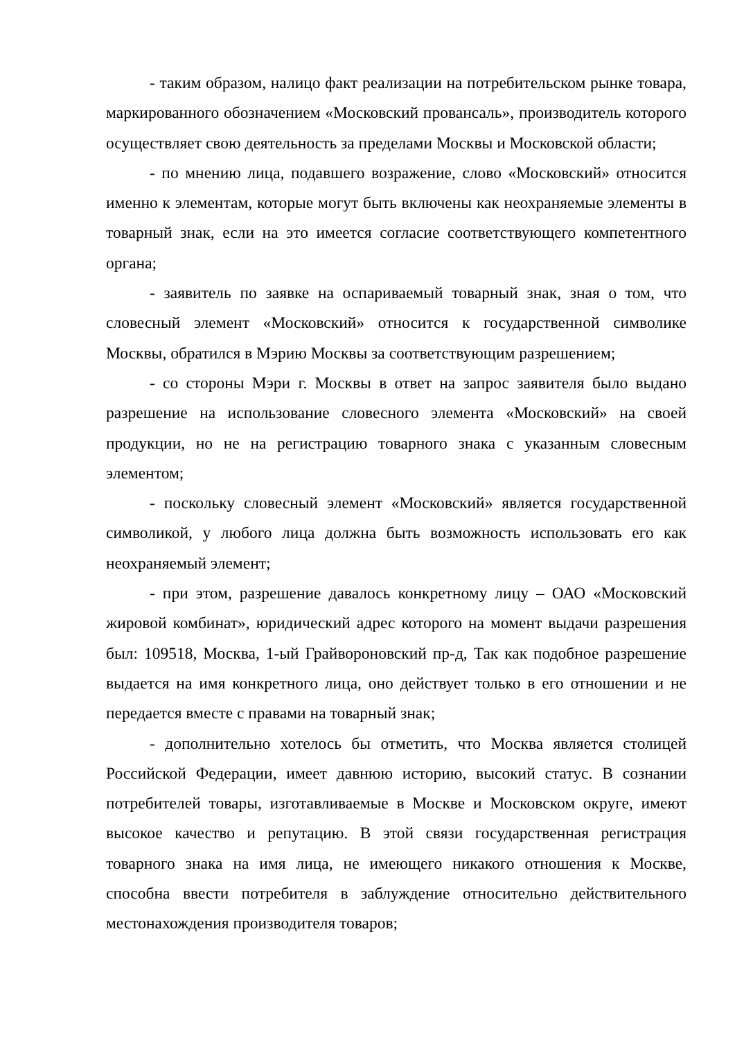- таким образом, налицо факт реализации на потребительском рынке товара, маркированного обозначением «Московский провансаль», производитель которого осуществляет свою деятельность за пределами Москвы и Московской области;
- по мнению лица, подавшего возражение, слово «Московский» относится именно к элементам, которые могут быть включены как неохраняемые элементы в товарный знак, если на это имеется согласие соответствующего компетентного органа;
- заявитель по заявке на оспариваемый товарный знак, зная о том, что словесный элемент «Московский» относится к государственной символике Москвы, обратился в Мэрию Москвы за соответствующим разрешением;
- со стороны Мэри г. Москвы в ответ на запрос заявителя было выдано разрешение на использование словесного элемента «Московский» на своей продукции, но не на регистрацию товарного знака с указанным словесным элементом;
- поскольку словесный элемент «Московский» является государственной символикой, у любого лица должна быть возможность использовать его как неохраняемый элемент;
- при этом, разрешение давалось конкретному лицу – ОАО «Московский жировой комбинат», юридический адрес которого на момент выдачи разрешения был: 109518, Москва, 1-ый Грайвороновский пр-д, Так как подобное разрешение выдается на имя конкретного лица, оно действует только в его отношении и не передается вместе с правами на товарный знак;
- дополнительно хотелось бы отметить, что Москва является столицей Российской Федерации, имеет давнюю историю, высокий статус. В сознании потребителей товары, изготавливаемые в Москве и Московском округе, имеют высокое качество и репутацию. В этой связи государственная регистрация товарного знака на имя лица, не имеющего никакого отношения к Москве, способна ввести потребителя в заблуждение относительно действительного местонахождения производителя товаров;